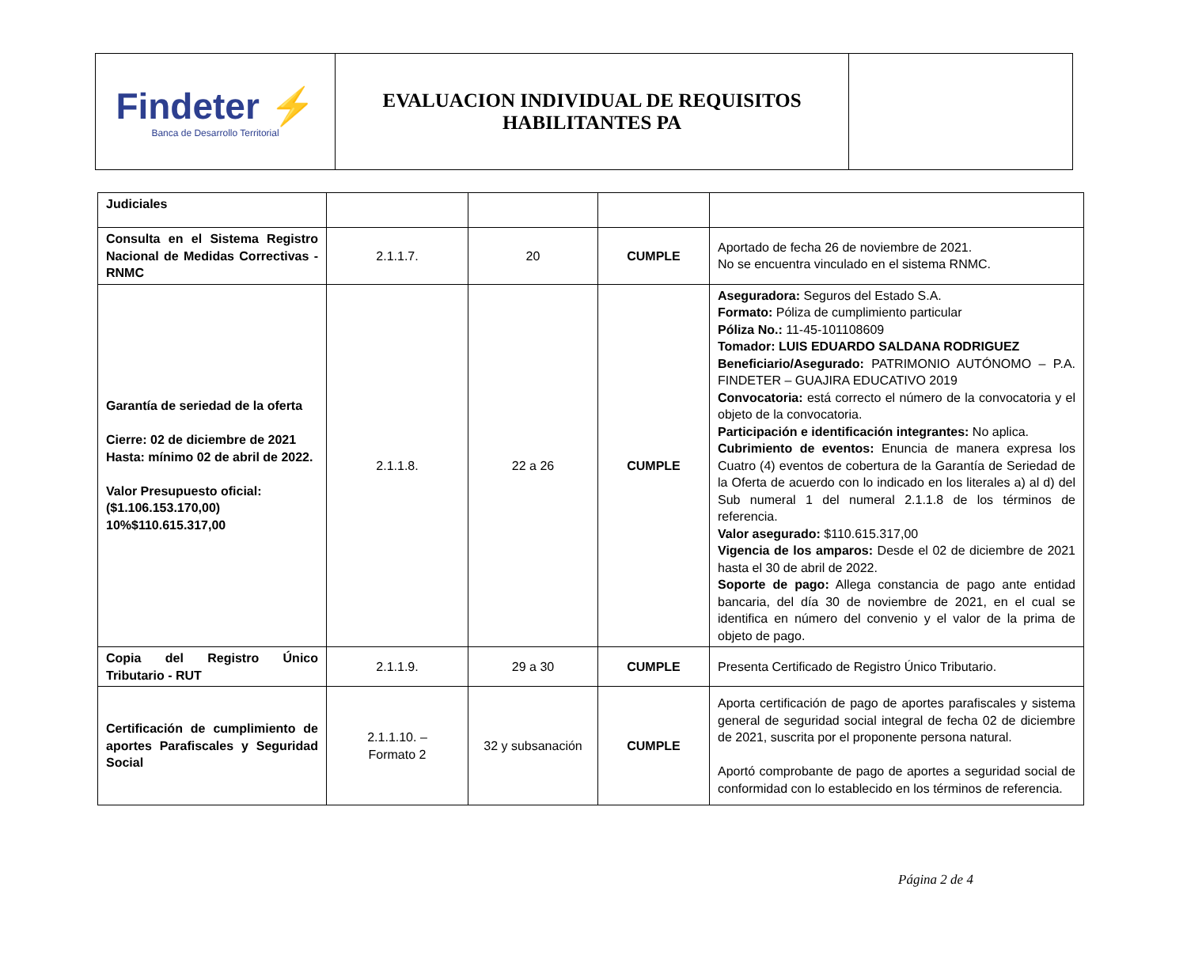| Findeter ⚡ Banca de Desarrollo Territorial | EVALUACION INDIVIDUAL DE REQUISITOS HABILITANTES PA | |
| Judiciales | | | | |
| Consulta en el Sistema Registro Nacional de Medidas Correctivas - RNMC | 2.1.1.7. | 20 | CUMPLE | Aportado de fecha 26 de noviembre de 2021. No se encuentra vinculado en el sistema RNMC. |
| Garantía de seriedad de la oferta Cierre: 02 de diciembre de 2021 Hasta: mínimo 02 de abril de 2022. Valor Presupuesto oficial: ($1.106.153.170,00) 10%$110.615.317,00 | 2.1.1.8. | 22 a 26 | CUMPLE | Aseguradora: Seguros del Estado S.A. Formato: Póliza de cumplimiento particular Póliza No.: 11-45-101108609 Tomador: LUIS EDUARDO SALDANA RODRIGUEZ Beneficiario/Asegurado: PATRIMONIO AUTÓNOMO – P.A. FINDETER – GUAJIRA EDUCATIVO 2019 Convocatoria: está correcto el número de la convocatoria y el objeto de la convocatoria. Participación e identificación integrantes: No aplica. Cubrimiento de eventos: Enuncia de manera expresa los Cuatro (4) eventos de cobertura de la Garantía de Seriedad de la Oferta de acuerdo con lo indicado en los literales a) al d) del Sub numeral 1 del numeral 2.1.1.8 de los términos de referencia. Valor asegurado: $110.615.317,00 Vigencia de los amparos: Desde el 02 de diciembre de 2021 hasta el 30 de abril de 2022. Soporte de pago: Allega constancia de pago ante entidad bancaria, del día 30 de noviembre de 2021, en el cual se identifica en número del convenio y el valor de la prima de objeto de pago. |
| Copia del Registro Único Tributario - RUT | 2.1.1.9. | 29 a 30 | CUMPLE | Presenta Certificado de Registro Único Tributario. |
| Certificación de cumplimiento de aportes Parafiscales y Seguridad Social | 2.1.1.10. – Formato 2 | 32 y subsanación | CUMPLE | Aporta certificación de pago de aportes parafiscales y sistema general de seguridad social integral de fecha 02 de diciembre de 2021, suscrita por el proponente persona natural. Aportó comprobante de pago de aportes a seguridad social de conformidad con lo establecido en los términos de referencia. |
Página 2 de 4